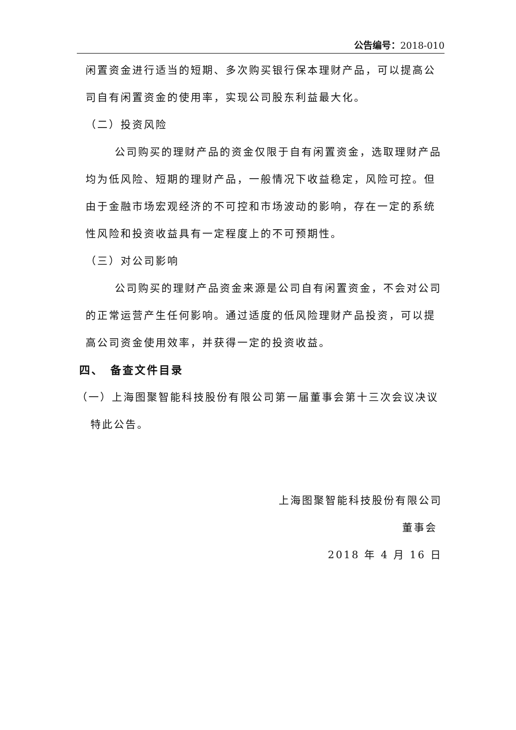公告编号：2018-010
闲置资金进行适当的短期、多次购买银行保本理财产品，可以提高公司自有闲置资金的使用率，实现公司股东利益最大化。
（二）投资风险
公司购买的理财产品的资金仅限于自有闲置资金，选取理财产品均为低风险、短期的理财产品，一般情况下收益稳定，风险可控。但由于金融市场宏观经济的不可控和市场波动的影响，存在一定的系统性风险和投资收益具有一定程度上的不可预期性。
（三）对公司影响
公司购买的理财产品资金来源是公司自有闲置资金，不会对公司的正常运营产生任何影响。通过适度的低风险理财产品投资，可以提高公司资金使用效率，并获得一定的投资收益。
四、　备查文件目录
（一）上海图聚智能科技股份有限公司第一届董事会第十三次会议决议
特此公告。
上海图聚智能科技股份有限公司
董事会
2018 年 4 月 16 日